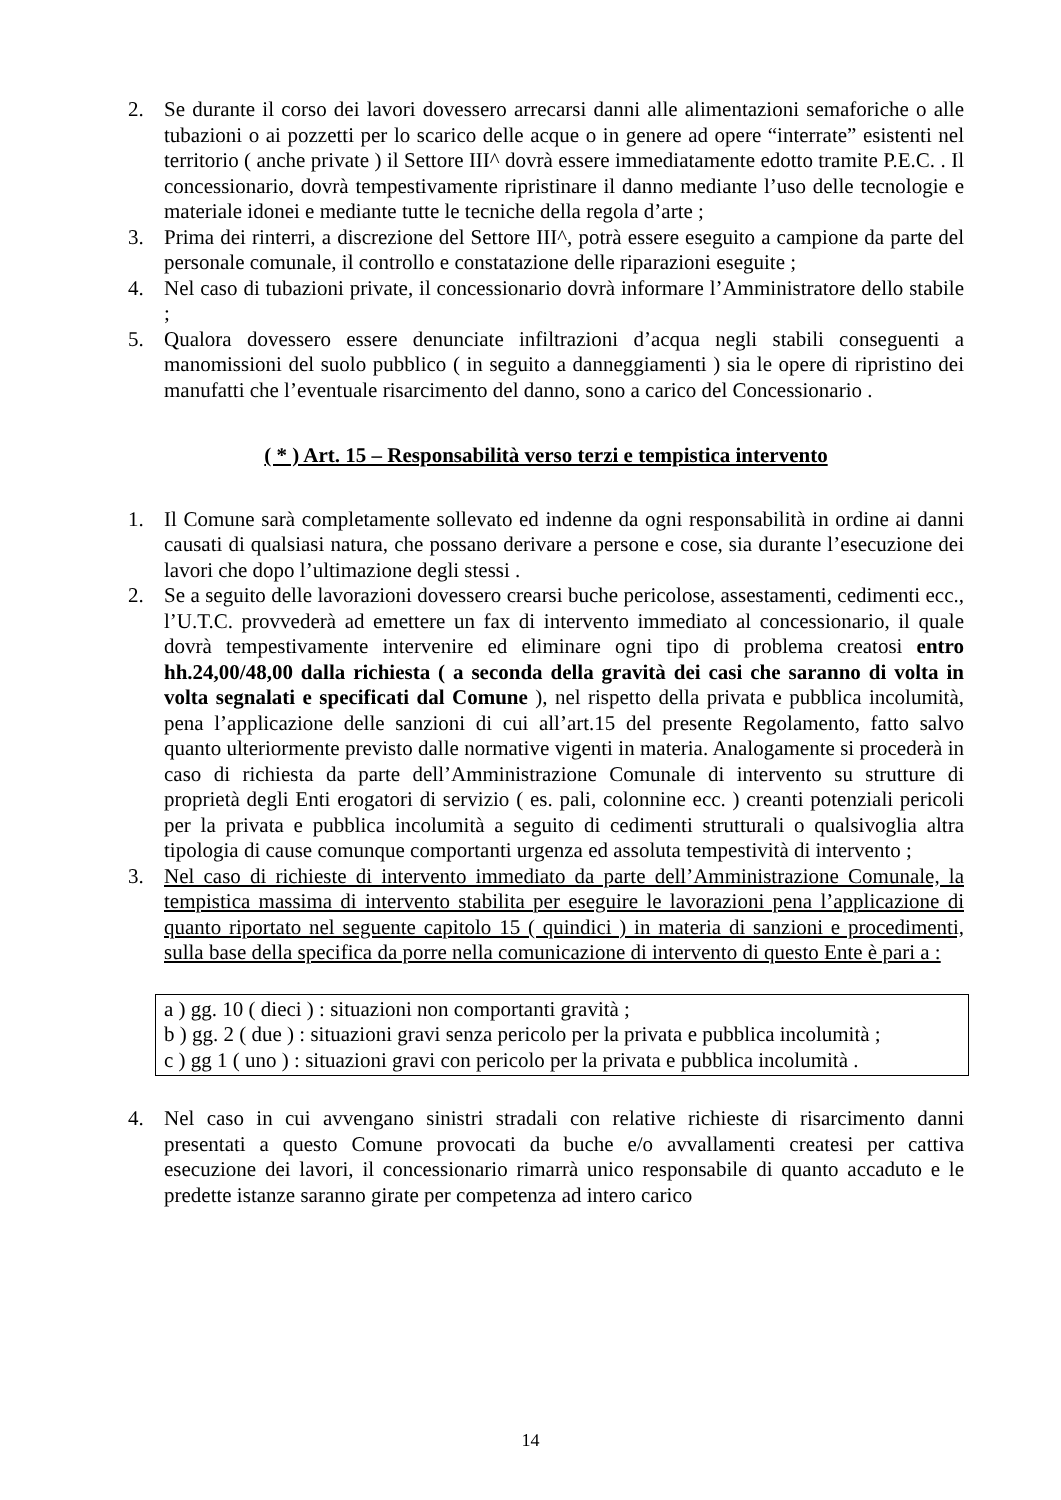2. Se durante il corso dei lavori dovessero arrecarsi danni alle alimentazioni semaforiche o alle tubazioni o ai pozzetti per lo scarico delle acque o in genere ad opere “interrate” esistenti nel territorio ( anche private ) il Settore III^ dovrà essere immediatamente edotto tramite P.E.C. . Il concessionario, dovrà tempestivamente ripristinare il danno mediante l’uso delle tecnologie e materiale idonei e mediante tutte le tecniche della regola d’arte ;
3. Prima dei rinterri, a discrezione del Settore III^, potrà essere eseguito a campione da parte del personale comunale, il controllo e constatazione delle riparazioni eseguite ;
4. Nel caso di tubazioni private, il concessionario dovrà informare l’Amministratore dello stabile ;
5. Qualora dovessero essere denunciate infiltrazioni d’acqua negli stabili conseguenti a manomissioni del suolo pubblico ( in seguito a danneggiamenti ) sia le opere di ripristino dei manufatti che l’eventuale risarcimento del danno, sono a carico del Concessionario .
( * ) Art. 15 – Responsabilità verso terzi e tempistica intervento
1. Il Comune sarà completamente sollevato ed indenne da ogni responsabilità in ordine ai danni causati di qualsiasi natura, che possano derivare a persone e cose, sia durante l’esecuzione dei lavori che dopo l’ultimazione degli stessi .
2. Se a seguito delle lavorazioni dovessero crearsi buche pericolose, assestamenti, cedimenti ecc., l’U.T.C. provvederà ad emettere un fax di intervento immediato al concessionario, il quale dovrà tempestivamente intervenire ed eliminare ogni tipo di problema creatosi entro hh.24,00/48,00 dalla richiesta ( a seconda della gravità dei casi che saranno di volta in volta segnalati e specificati dal Comune ), nel rispetto della privata e pubblica incolumità, pena l’applicazione delle sanzioni di cui all’art.15 del presente Regolamento, fatto salvo quanto ulteriormente previsto dalle normative vigenti in materia. Analogamente si procederà in caso di richiesta da parte dell’Amministrazione Comunale di intervento su strutture di proprietà degli Enti erogatori di servizio ( es. pali, colonnine ecc. ) creanti potenziali pericoli per la privata e pubblica incolumità a seguito di cedimenti strutturali o qualsivoglia altra tipologia di cause comunque comportanti urgenza ed assoluta tempestività di intervento ;
3. Nel caso di richieste di intervento immediato da parte dell’Amministrazione Comunale, la tempistica massima di intervento stabilita per eseguire le lavorazioni pena l’applicazione di quanto riportato nel seguente capitolo 15 ( quindici ) in materia di sanzioni e procedimenti, sulla base della specifica da porre nella comunicazione di intervento di questo Ente è pari a :
a ) gg. 10 ( dieci ) : situazioni non comportanti gravità ;
b ) gg. 2 ( due ) : situazioni gravi senza pericolo per la privata e pubblica incolumità ;
c ) gg 1 ( uno ) : situazioni gravi con pericolo per la privata e pubblica incolumità .
4. Nel caso in cui avvengano sinistri stradali con relative richieste di risarcimento danni presentati a questo Comune provocati da buche e/o avvallamenti createsi per cattiva esecuzione dei lavori, il concessionario rimarrà unico responsabile di quanto accaduto e le predette istanze saranno girate per competenza ad intero carico
14